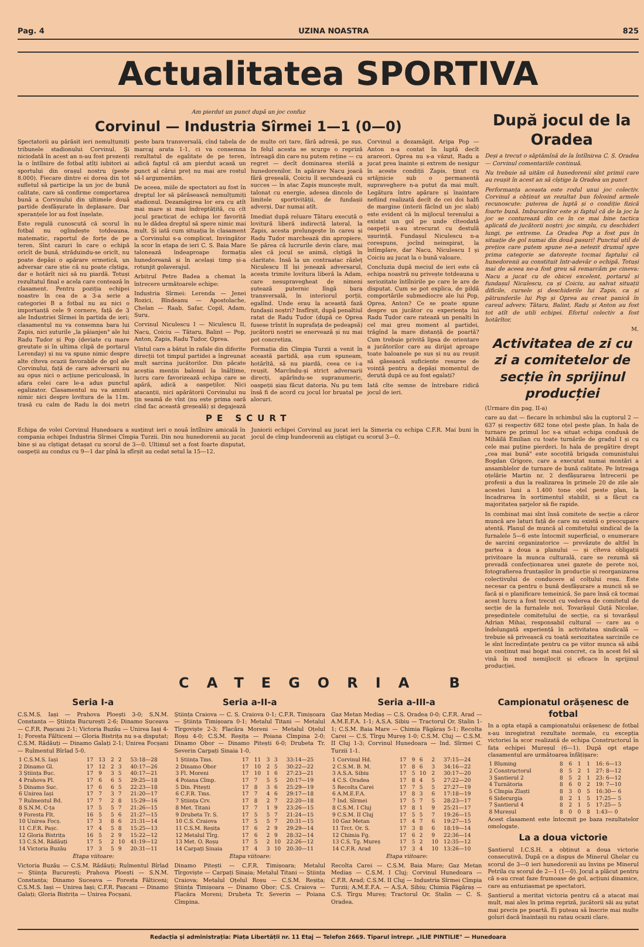Pag. 4 UZINA NOASTRA 825
Actualitatea SPORTIVA
Am pierdut un punct după un joc confuz
Corvinul — Industria Sîrmei 1—1 (0—0)
Spectatorii au părăsit ieri nemulțumiți tribunele stadionului Corvinul. Și niciodată în acest an n-au fost prezenți la o întîlnire de fotbal atîți iubitori ai sportului din orașul nostru (peste 8.000). Fiecare dintre ei dorea din tot sufletul să participe la un joc de bună calitate, care să confirme comportarea bună a Corvinului din ultimele două partide desfășurate în deplasare. Dar speranțele lor au fost înșelate.
Este regulă cunoscută că scorul în fotbal nu oglindește totdeauna, matematic, raportul de forțe de pe teren. Sînt cazuri în care o echipă oricît de bună, străduindu-se oricît, nu poate depăși o apărare ermetică, un adversar care știe că nu poate cîștiga, dar e hotărît nici să nu piardă. Totuși rezultatul final e acela care contează în clasament. Pentru poziția echipei noastre în cea de a 3-a serie a categoriei B a fotbal nu au nici o importanță cele 9 cornere, față de 3 ale Industriei Sîrmei în partida de ieri; clasamentul nu va consemna bara lui Zapis, nici șuturile „la păianjen" ale lui Radu Tudor și Pop (deviate cu mare greutate și în ultima clipă de portarul Lerenday) și nu va spune nimic despre alte cîteva ocazii favorabile de gol ale Corvinului, față de care adversarii nu au opus nici o acțiune periculoasă, în afara celei care le-a adus punctul egalizator. Clasamentul nu va aminti nimic nici despre lovitura de la 11m. trasă cu calm de Radu la doi metri peste bara transversală, cînd tabela de marcaj arata 1-1, ci va consemna rezultatul de egalitate de pe teren, adică faptul că am pierdut acasă un punct al cărui preț nu mai are rostul să-l argumentăm.
De aceea, miile de spectatori au fost în dreptul lor să părăsească nemulțumiți stadionul. Dezamăgirea lor era cu atît mai mare și mai îndreptățită, cu cît jocul practicat de echipa lor favorită nu le dădea dreptul să spere nimic mai mult. Și iată cum situația în clasament a Corvinului s-a complicat. Invingător la scor în etapa de ieri C. S. Baia Mare talonează îndeaproape formația hunedoreană și în același timp și-a rotunjit golaverajul.
Arbitrul Petre Badea a chemat la întrecere următoarele echipe:
Industria Sîrmei: Lerenda — Jenei Rozici, Bîndeanu — Apostolache, Chelan — Raab, Safar, Copil, Adam, Suru.
Corvinul Niculescu I — Niculescu II, Nacu, Coiciu — Tătaru, Balint — Pop, Anton, Zapis, Radu Tudor, Oprea.
Vîntul care a bătut în rafale din diferite direcții tot timpul partidei a îngreunat mult sarcina jucătorilor. Din păcate aceștia mențin balonul la înălțime, lucru care favorizează echipa care se apără, adică a oaspeților. Nici atacanții, nici apărătorii Corvinului nu țin seamă de vînt (nu este prima oară cînd fac această greșeală) și degajează de multe ori tare, fără adresă, pe sus. In felul acesta se scurge o repriză întreagă din care nu putem reține — cu regret — decît dominarea sterilă a hunedorenilor. In apărare Nacu joacă fără greșeală, Coiciu îl secundează cu succes — în atac Zapis muncește mult, talonat cu energie, adesea dincolo de limitele sportivității, de fundașii adverși. Dar numai atît.
Imediat după reluare Tătaru execută o lovitură liberă indirectă lateral, la Zapis, acesta prelungește în careu și Radu Tudor marchează din apropiere. Se părea că lucrurile devin clare, mai ales că jocul se animă, cîștigă în claritate. Insă la un contraatac răzleț Niculescu II își jenează adversarul, acesta trimite lovitura liberă la Adam, care nesupravegheat de nimeni șutează puternic lîngă bara transversală, în interiorul porții, egalînd. Unde erau la această fază fundașii noștri? Insfîrșit, după penaltiul ratat de Radu Tudor (după ce Oprea fusese trîntit în suprafața de pedeapsă) jucătorii noștri se enervează și nu mai pot concretiza.
Formația din Cîmpia Turzii a venit în această partidă, așa cum spuneam, hotărîtă, să nu piardă, ceea ce i-a reușit. Marcîndu-și strict adversarii direcți, apărîndu-se supranumeric, oaspeții șiau făcut datoria. Nu pu tem însă fi de acord cu jocul lor bruatal pe alocuri.
Corvinul a dezamăgit. Aripa Pop — Anton n-a contat în luptă decît arareori. Oprea nu s-a văzut, Radu a jucat prea înainte și extrem de nesigur în aceste condiții Zapis, ținut cu srtăjnicie sub o permanentă supraveghere n-a putut da mai mult. Legătura între apărare și înaintare nefiind realizată decît de cei doi halfi de margine (interii făcînd un joc slab) este evident că în mijlocul terenului a existat un gol pe unde cîteodată oaspeții s-au strecurat cu destulă ușurință. Fundașul Niculescu n-a corespuns, jocînd neinspirat, la întîmplare, dar Nacu, Niculescu I și Coiciu au jucat la o bună valoare.
Concluzia după meciul de ieri este că echipa noastră nu privește totdeauna u seriozitate întîlnirile pe care le are de disputat. Cum se pot explica, de pildă comportările submediocre ale lui Pop, Oprea, Anton? Ce se poate spune despre un jucător cu experiența lui Radu Tudor care ratează un penalti în cel mai greu moment al partidei, trăgînd la mare distanță de poartă? Cum trebuie privită lipsa de orientare a jucătorilor care au dirijat aproape toate baloanele pe sus și nu au reușit să găsească suficiente resurse de voință pentru a depăși momentul de derută după ce au fost egalați?
Iată cîte semne de întrebare ridică jocul de ieri.
PE SCURT
Echipa de volei Corvinul Hunedoara a susținut ieri o nouă întîlnire amicală în compania echipei Industria Sîrmei Cîmpia Turzii. Din nou hunedorenii au jucat bine și au cîștigat detașat cu scorul de 3—0. Ultimul set a fost foarte disputat, oaspeții au condus cu 9—1 dar pînă la sfîrșit au cedat setul la 15—12.
Juniorii echipei Corvinul au jucat ieri la Simeria cu echipa C.F.R. Mai buni în jocul de cîmp hundeorenii au cîștigat cu scorul 3—0.
După jocul de la Oradea
Deși a trecut o săptămînă de la întîlnirea C. S. Oradea — Corvinul comentariile continuă.
Nu trebuie să uităm că hunedorenii sînt primii care au reușit în acest an să cîștige la Oradea un punct
Performanța aceasta este rodul unui joc colectiv. Corvinul a obținut un rezultat bun folosind armele recunoscute: puterea de luptă și o condiție fizică foarte bună. Imbucurător este și faptul că de la joc la joc se conturează din ce în ce mai bine tactica aplicată de jucătorii noștri: joc simplu, cu deschideri lungi, pe extreme. La Oradea Pop a fost pus în situație de gol numai din două pasuri! Punctul util de prețios care putem spune ne-a netezit drumul spre prima categorie se datorește tocmai faptului că hunedorenii au constituit într-adevăr o echipă. Totuși mai de aceea ne-a fost greu să remarcăm pe cineva: Nacu a jucat cu de obicei excelent, portarul și fundașul Niculescu, ca și Coiciu, au salvat situații dificile, cursele și deschiderile lui Zapis, ca și pătrunderile lui Pop și Oprea au creat panică în careul advers: Tătaru, Balint, Radu și Anton au fost tot atît de utili echipei. Efortul colectiv a fost hotărîtor.
M.
Activitatea de zi cu zi a comitetelor de secție în sprijinul producției
(Urmare din pag. II-a)
care au dat — fiecare în schimbul său la cuptorul 2 — 637 și respectiv 682 tone oțel peste plan. In hala de turnare pe primul loc s-a situat echipa condusă de Mihăilă Emilian cu toate turnările de gradul I și cu cele mai puține pierderi. In hala de pregătire drept „cea mai bună" este socotită brigada comunistului Bogdan Grigore, care a executat numai montări a ansamblelor de turnare de bună calitate. Pe întreaga oțelărie Martin nr. 2 desfășurarea întrecerii pe profesii a dus la realizarea în primele 20 de zile ale acestei luni a 1.400 tone oțel peste plan, la încadrarea în sortimentul stabilit, și a făcut ca majoritatea șarjelor să fie rapide.
In combinat mai sînt însă comitete de secție a căror muncă are laturi față de care nu există o preocupare atentă. Planul de muncă al comitetului sindical de la furnalele 5—6 este întocmit superficial, o enumerare de sarcini organizatorice — prevăzute de altfel în partea a doua a planului — și cîteva obligații privitoare la munca culturală, care se rezumă să prevadă confecționarea unei gazete de perete noi, fotografierea fruntașilor în producție și reorganizarea colectivului de conducere al colțului roșu. Este necesar ca pentru o bună desfășurare a muncii să se facă și o planificare temeinică. Se pare însă că tocmai acest lucru a fost trecut cu vederea de comitetul de secție de la furnalele noi. Tovarășul Guță Nicolae, președintele comitetului de secție, ca și tovarășul Adrian Mihai, responsabil cultural — care au o îndelungată experiență în activitatea sindicală — trebuie să privească cu toată seriozitatea sarcinile ce le sînt încredințate pentru ca pe viitor munca să aibă un conținut mai bogat mai concret, ca în acest fel să vină în mod nemijlocit și eficace în sprijinul producției.
CATEGORIA B
Seria I-a
C.S.M.S. Iași — Prahova Ploești 3-0; S.N.M. Constanța — Știința București 2-6; Dinamo Suceava — C.F.R. Pașcani 2-1; Victoria Buzău — Unirea Iași 4-1; Foresta Fălticeni — Gloria Bistrița nu s-a disputat; C.S.M. Rădăuți — Dinamo Galați 2-1; Unirea Focșani — Rulmentul Bîrlad 5-0.
| 1 C.S.M.S. Iași | 17 | 13 | 2 | 2 | 53:18—28 |
| 2 Dinamo Gl. | 17 | 12 | 2 | 3 | 40:17—26 |
| 3 Știința Buc. | 17 | 9 | 3 | 5 | 40:17—21 |
| 4 Prahova Pl. | 17 | 6 | 6 | 5 | 29:25—18 |
| 5 Dinamo Suc. | 17 | 6 | 6 | 5 | 22:23—18 |
| 6 Unirea Iași | 17 | 7 | 3 | 7 | 21:20—17 |
| 7 Rulmentul Bd. | 17 | 7 | 2 | 8 | 15:29—16 |
| 8 S.N.M. C-ța | 17 | 5 | 5 | 7 | 21:26—15 |
| 9 Foresta Flt. | 16 | 5 | 5 | 6 | 21:27—15 |
| 10 Unirea Focș. | 17 | 3 | 8 | 6 | 21:31—14 |
| 11 C.F.R. Pașc. | 17 | 4 | 5 | 8 | 15:25—13 |
| 12 Gloria Bistrița | 16 | 5 | 2 | 9 | 15:22—12 |
| 13 C.S.M. Rădăuți | 17 | 5 | 2 | 10 | 41:19—12 |
| 14 Victoria Buzău | 17 | 3 | 5 | 9 | 20:31—11 |
Etapa viitoare:
Victoria Buzău — C.S.M. Rădăuți; Rulmentul Bîrlad — Știința București; Prahova Ploești — S.N.M. Constanța; Dinamo Suceava — Foresta Fălticeni; C.S.M.S. Iași — Unirea Iași; C.F.R. Pașcani — Dinamo Galați; Gloria Bistrița — Unirea Focșani.
Seria a-II-a
Știința Craiova — C. S. Craiova 0-1; C.F.R. Timișoara — Știința Timișoara 0-1; Metalul Titani — Metalul Tîrgoviște 2-3; Flacăra Moreni — Metalul Oțelul Roșu 4-0; C.S.M. Reșița — Poiana Cîmpina 2-0; Dinamo Obor — Dinamo Pitești 6-0; Drubeta Tr. Severin Carpați Sinaia 1-0.
| 1 Știința Tms. | 17 | 11 | 3 | 3 | 33:14—25 |
| 2 Dinamo Obor | 17 | 10 | 2 | 5 | 30:22—22 |
| 3 Fl. Moreni | 17 | 10 | 1 | 6 | 27:23—21 |
| 4 Poiana Cîmp. | 17 | 7 | 5 | 5 | 20:17—19 |
| 5 Din. Pitești | 17 | 8 | 3 | 6 | 25:29—19 |
| 6 C.F.R. Tms. | 17 | 7 | 4 | 6 | 29:17—18 |
| 7 Știința Crv. | 17 | 8 | 2 | 7 | 22:20—18 |
| 8 Met. Titani | 17 | 7 | 1 | 9 | 23:26—15 |
| 9 Drubeta Tr. S. | 17 | 5 | 5 | 7 | 21:24—15 |
| 10 C.S. Craiova | 17 | 5 | 5 | 7 | 20:31—15 |
| 11 C.S.M. Reșița | 17 | 6 | 2 | 9 | 29:29—14 |
| 12 Metalul Tîrg. | 17 | 6 | 2 | 9 | 28:32—14 |
| 13 Met. O. Roșu | 17 | 5 | 2 | 10 | 22:26—12 |
| 14 Carpați Sinaia | 17 | 4 | 3 | 10 | 20:30—11 |
Etapa viitoare:
Dinamo Pitești — C.F.R. Timișoara; Metalul Tîrgoviște — Carpați Sinaia; Metalul Titani — Știința Craiova; Metalul Oțelul Roșu — C.S.M. Reșița; Știința Timișoara — Dinamo Obor; C.S. Craiova — Flacăra Moreni; Drubeta Tr. Severin — Poiana Cîmpina.
Seria a-III-a
Gaz Metan Mediaș — C.S. Oradea 0-0; C.F.R. Arad — A.M.E.F.A. 1-1; A.S.A. Sibiu — Tractorul Or. Stalin 1-1; C.S.M. Baia Mare — Chimia Făgăraș 5-1; Recolta Carei — C.S. Tîrgu Mureș 1-0; C.S.M. Cluj — C.S.M. II Cluj 1-3; Corvinul Hunedoara — Ind. Sîrmei C. Turzii 1-1.
| 1 Corvinul Hd. | 17 | 9 | 6 | 2 | 37:15—24 |
| 2 C.S.M. B. M. | 17 | 8 | 6 | 3 | 34:16—22 |
| 3 A.S.A. Sibiu | 17 | 5 | 10 | 2 | 30:17—20 |
| 4 C.S. Oradea | 17 | 8 | 4 | 5 | 27:22—20 |
| 5 Recolta Carei | 17 | 7 | 5 | 5 | 27:27—19 |
| 6 A.M.E.F.A. | 17 | 8 | 3 | 6 | 17:18—19 |
| 7 Ind. Sîrmei | 17 | 5 | 7 | 5 | 28:23—17 |
| 8 C.S.M. I Cluj | 17 | 8 | 1 | 9 | 25:21—17 |
| 9 C.S.M. II Cluj | 17 | 5 | 5 | 7 | 19:26—15 |
| 10 Gaz Metan | 17 | 4 | 7 | 6 | 19:27—15 |
| 11 Trct. Or. S. | 17 | 3 | 8 | 6 | 18:19—14 |
| 12 Chimia Fg. | 17 | 6 | 2 | 9 | 22:36—14 |
| 13 C.S. Tg. Mureș | 17 | 5 | 2 | 10 | 12:35—12 |
| 14 C.F.R. Arad | 17 | 3 | 4 | 10 | 13:26—10 |
Etapa viitoare:
Recolta Carei — C.S.M. Baia Mare; Gaz Metan Mediaș — C.S.M. I Cluj; Corvinul Hunedoara — C.F.R. Arad; C.S.M. II Cluj — Industria Sîrmei Cîmpia Turzii; A.M.E.F.A. — A.S.A. Sibiu; Chimia Făgăraș — C.S. Tîrgu Mureș; Tractorul Or. Stalin — C. S. Oradea.
Campionatul orășenesc de fotbal
In a opta etapă a campionatului orășenesc de fotbal s-au inregistrat rezultate normale, cu excepția victoriei la scor realizată de echipa Constructorul în fața echipei Mureșul (6—1). După opt etape clasamentul are următoarea înfățișare:
| 1 Bluming | 8 | 6 | 1 | 1 | 16: 6—13 |
| 2 Constructorul | 8 | 5 | 2 | 1 | 27: 8—12 |
| 3 Șantierul 2 | 8 | 5 | 2 | 1 | 23: 6—12 |
| 4 Turnătoria | 8 | 6 | 0 | 2 | 19: 7—10 |
| 5 Cîmpia Zlaști | 8 | 3 | 0 | 5 | 16:30— 6 |
| 6 Siderurgia | 8 | 2 | 1 | 5 | 17:25— 5 |
| 7 Șantierul 4 | 8 | 2 | 1 | 5 | 17:25— 5 |
| 8 Mureșul | 8 | 0 | 0 | 8 | 1:43— 0 |
Acest clasament este întocmit pe baza rezultatelor omologate.
La a doua victorie
Șantierul I.C.S.H. a obținut a doua victorie consecutivă. După ce a dispus de Minerul Ghelar cu scorul de 3—0 ieri hunedorenii au învins pe Minerul Petrila cu scorul de 2—1 (1—0). Jocul a plăcut pentru că s-au creat faze frumoase de gol, acțiuni dinamice, care au entuziasmat pe spectatori.
Șantierul a meritat victoria pentru că a atacat mai mult, mai ales în prima repriză, jucătorii săi au șutat mai precis pe poartă. Ei puteau să înscrie mai multe goluri dacă înaintașii nu ratau ocazii clare.
Redacția și administrația: Piața Libertății nr. 11 Etaj — Telefon 2669. Tiparul întrepr. „ILIE PINTILIE" — Hunedoara